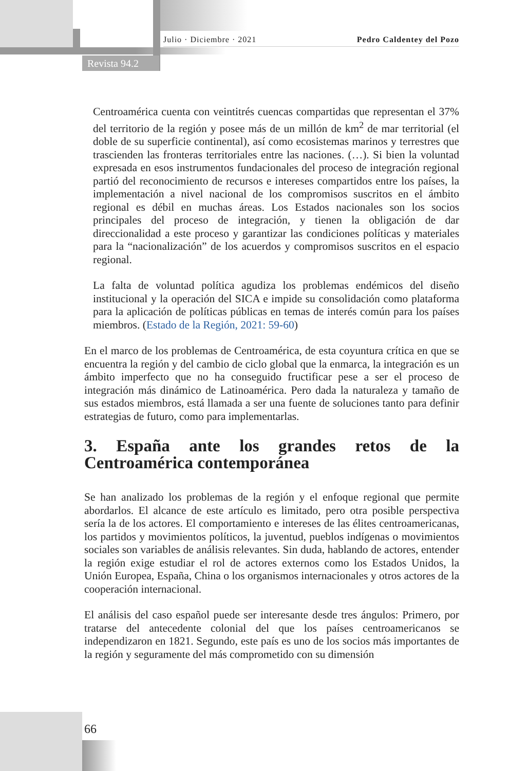Julio · Diciembre · 2021 Pedro Caldentey del Pozo
Revista 94.2
Centroamérica cuenta con veintitrés cuencas compartidas que representan el 37% del territorio de la región y posee más de un millón de km<sup>2</sup> de mar territorial (el doble de su superficie continental), así como ecosistemas marinos y terrestres que trascienden las fronteras territoriales entre las naciones. (…). Si bien la voluntad expresada en esos instrumentos fundacionales del proceso de integración regional partió del reconocimiento de recursos e intereses compartidos entre los países, la implementación a nivel nacional de los compromisos suscritos en el ámbito regional es débil en muchas áreas. Los Estados nacionales son los socios principales del proceso de integración, y tienen la obligación de dar direccionalidad a este proceso y garantizar las condiciones políticas y materiales para la “nacionalización” de los acuerdos y compromisos suscritos en el espacio regional.
La falta de voluntad política agudiza los problemas endémicos del diseño institucional y la operación del SICA e impide su consolidación como plataforma para la aplicación de políticas públicas en temas de interés común para los países miembros. (Estado de la Región, 2021: 59-60)
En el marco de los problemas de Centroamérica, de esta coyuntura crítica en que se encuentra la región y del cambio de ciclo global que la enmarca, la integración es un ámbito imperfecto que no ha conseguido fructificar pese a ser el proceso de integración más dinámico de Latinoamérica. Pero dada la naturaleza y tamaño de sus estados miembros, está llamada a ser una fuente de soluciones tanto para definir estrategias de futuro, como para implementarlas.
3. España ante los grandes retos de la Centroamérica contemporánea
Se han analizado los problemas de la región y el enfoque regional que permite abordarlos. El alcance de este artículo es limitado, pero otra posible perspectiva sería la de los actores. El comportamiento e intereses de las élites centroamericanas, los partidos y movimientos políticos, la juventud, pueblos indígenas o movimientos sociales son variables de análisis relevantes. Sin duda, hablando de actores, entender la región exige estudiar el rol de actores externos como los Estados Unidos, la Unión Europea, España, China o los organismos internacionales y otros actores de la cooperación internacional.
El análisis del caso español puede ser interesante desde tres ángulos: Primero, por tratarse del antecedente colonial del que los países centroamericanos se independizaron en 1821. Segundo, este país es uno de los socios más importantes de la región y seguramente del más comprometido con su dimensión
66